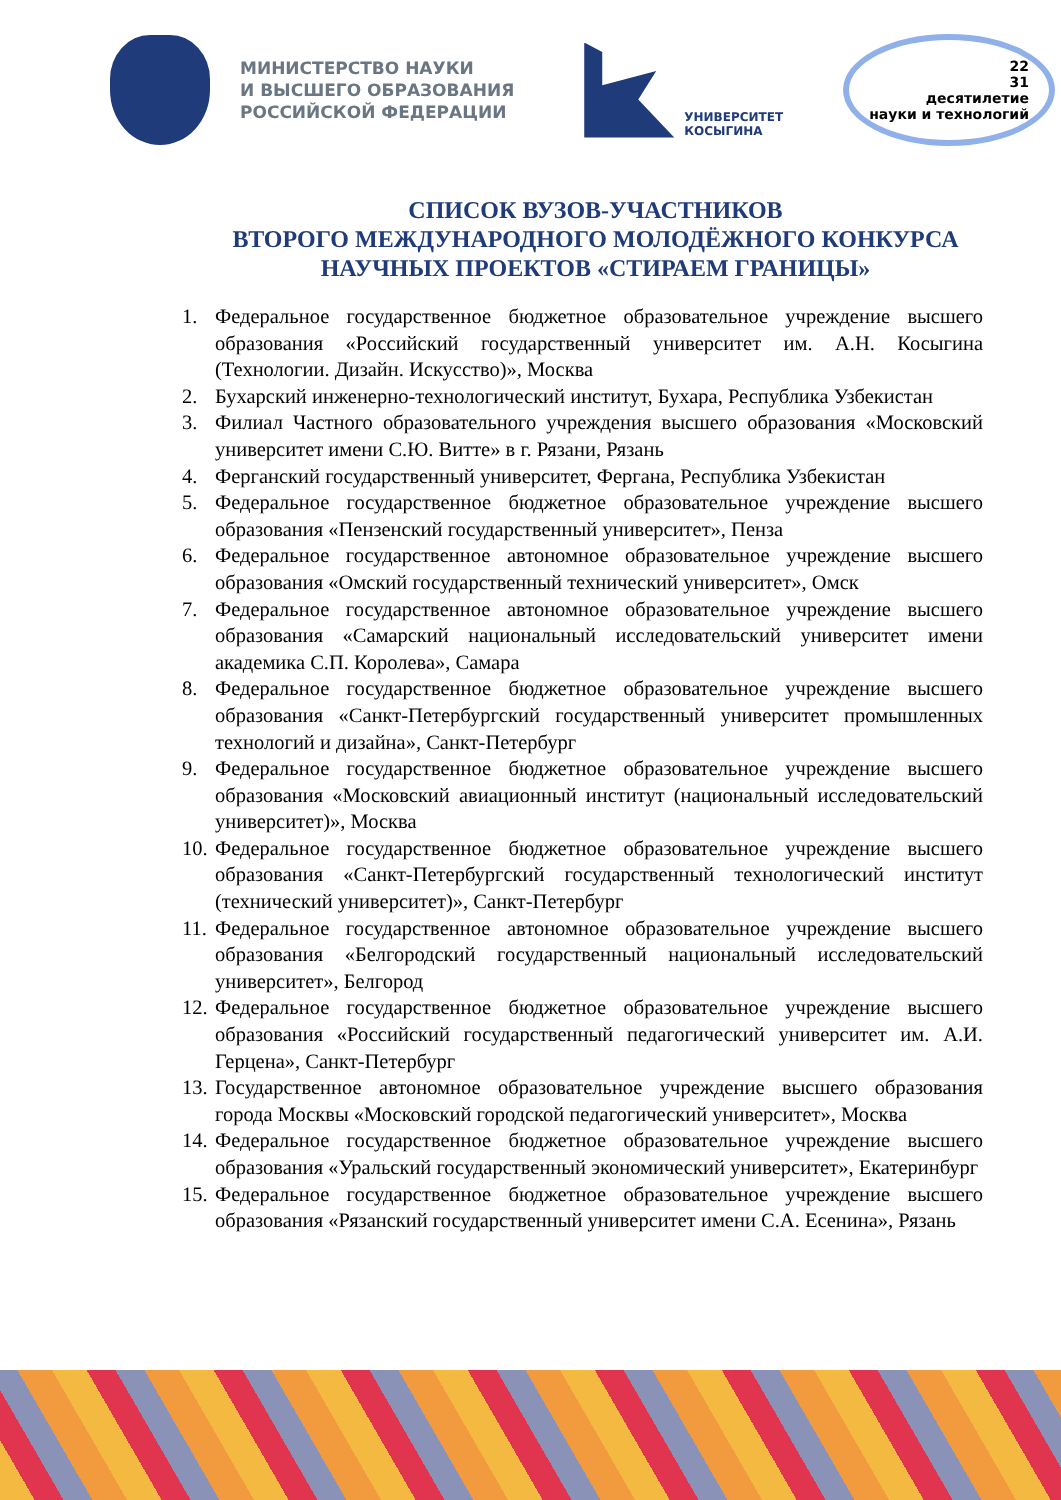МИНИСТЕРСТВО НАУКИ
И ВЫСШЕГО ОБРАЗОВАНИЯ
РОССИЙСКОЙ ФЕДЕРАЦИИ
УНИВЕРСИТЕТ
КОСЫГИНА
22
31
десятилетие
науки и технологий
СПИСОК ВУЗОВ-УЧАСТНИКОВ
ВТОРОГО МЕЖДУНАРОДНОГО МОЛОДЁЖНОГО КОНКУРСА
НАУЧНЫХ ПРОЕКТОВ «СТИРАЕМ ГРАНИЦЫ»
1. Федеральное государственное бюджетное образовательное учреждение высшего образования «Российский государственный университет им. А.Н. Косыгина (Технологии. Дизайн. Искусство)», Москва
2. Бухарский инженерно-технологический институт, Бухара, Республика Узбекистан
3. Филиал Частного образовательного учреждения высшего образования «Московский университет имени С.Ю. Витте» в г. Рязани, Рязань
4. Ферганский государственный университет, Фергана, Республика Узбекистан
5. Федеральное государственное бюджетное образовательное учреждение высшего образования «Пензенский государственный университет», Пенза
6. Федеральное государственное автономное образовательное учреждение высшего образования «Омский государственный технический университет», Омск
7. Федеральное государственное автономное образовательное учреждение высшего образования «Самарский национальный исследовательский университет имени академика С.П. Королева», Самара
8. Федеральное государственное бюджетное образовательное учреждение высшего образования «Санкт-Петербургский государственный университет промышленных технологий и дизайна», Санкт-Петербург
9. Федеральное государственное бюджетное образовательное учреждение высшего образования «Московский авиационный институт (национальный исследовательский университет)», Москва
10. Федеральное государственное бюджетное образовательное учреждение высшего образования «Санкт-Петербургский государственный технологический институт (технический университет)», Санкт-Петербург
11. Федеральное государственное автономное образовательное учреждение высшего образования «Белгородский государственный национальный исследовательский университет», Белгород
12. Федеральное государственное бюджетное образовательное учреждение высшего образования «Российский государственный педагогический университет им. А.И. Герцена», Санкт-Петербург
13. Государственное автономное образовательное учреждение высшего образования города Москвы «Московский городской педагогический университет», Москва
14. Федеральное государственное бюджетное образовательное учреждение высшего образования «Уральский государственный экономический университет», Екатеринбург
15. Федеральное государственное бюджетное образовательное учреждение высшего образования «Рязанский государственный университет имени С.А. Есенина», Рязань